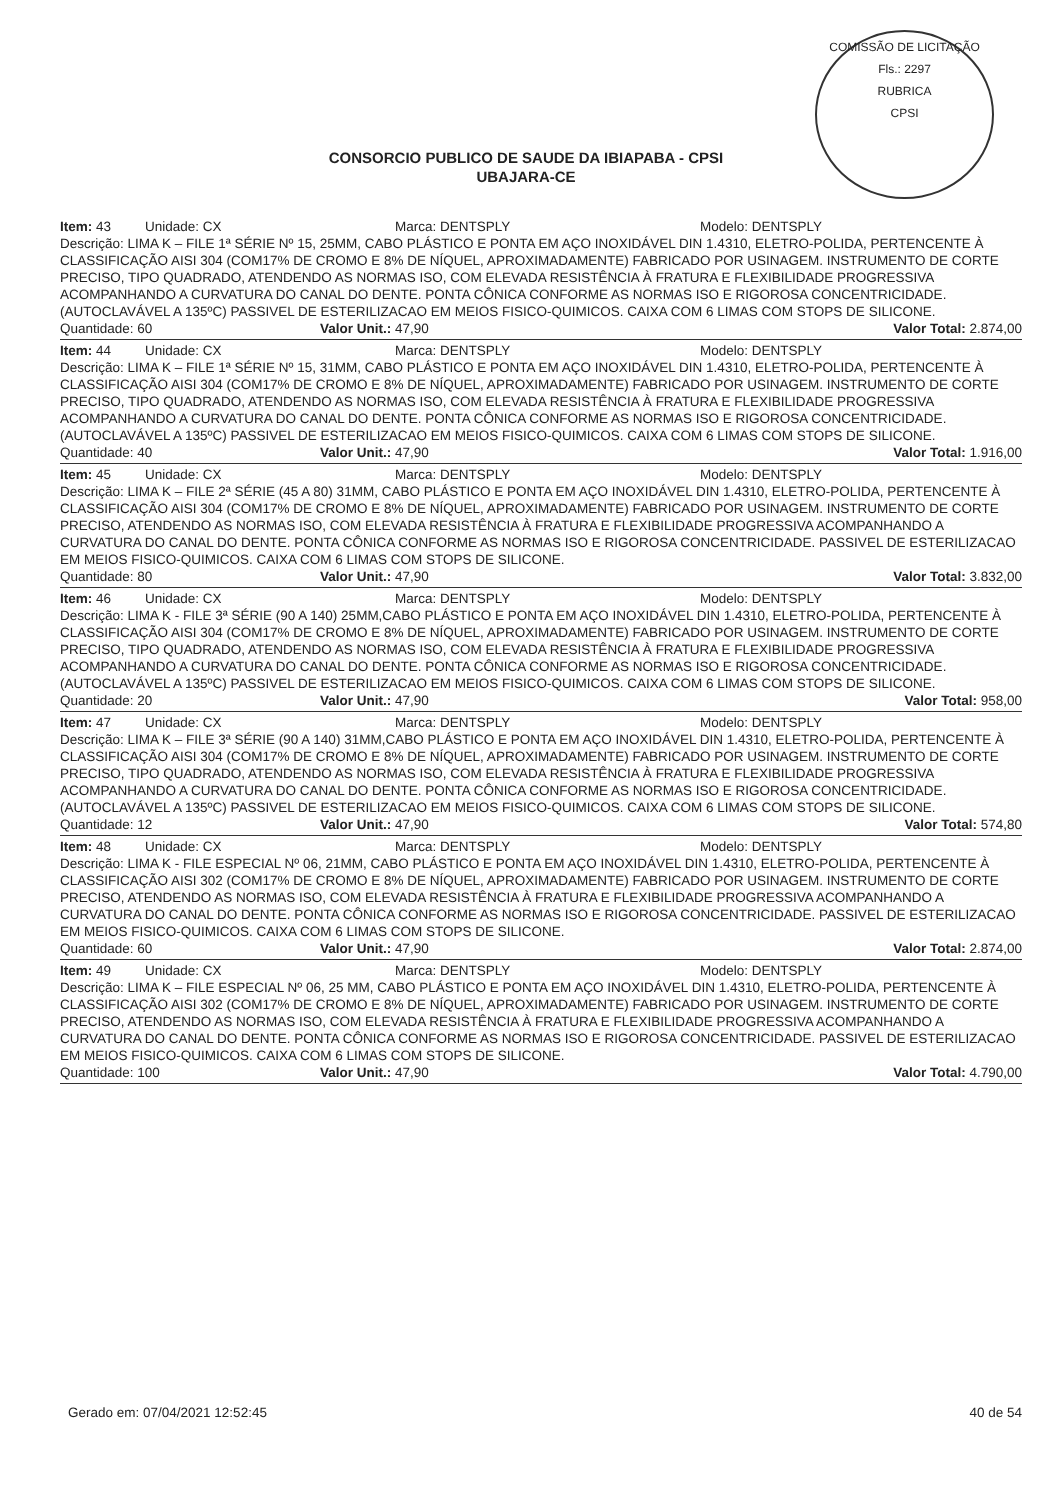COMISSÃO DE LICITAÇÃO
Fls.: 2297
RUBRICA
CPSI
CONSORCIO PUBLICO DE SAUDE DA IBIAPABA - CPSI
UBAJARA-CE
Item: 43 Unidade: CX Marca: DENTSPLY Modelo: DENTSPLY
Descrição: LIMA K – FILE 1ª SÉRIE Nº 15, 25MM, CABO PLÁSTICO E PONTA EM AÇO INOXIDÁVEL DIN 1.4310, ELETRO-POLIDA, PERTENCENTE À CLASSIFICAÇÃO AISI 304 (COM17% DE CROMO E 8% DE NÍQUEL, APROXIMADAMENTE) FABRICADO POR USINAGEM. INSTRUMENTO DE CORTE PRECISO, TIPO QUADRADO, ATENDENDO AS NORMAS ISO, COM ELEVADA RESISTÊNCIA À FRATURA E FLEXIBILIDADE PROGRESSIVA ACOMPANHANDO A CURVATURA DO CANAL DO DENTE. PONTA CÔNICA CONFORME AS NORMAS ISO E RIGOROSA CONCENTRICIDADE. (AUTOCLAVÁVEL A 135ºC) PASSIVEL DE ESTERILIZACAO EM MEIOS FISICO-QUIMICOS. CAIXA COM 6 LIMAS COM STOPS DE SILICONE.
Quantidade: 60 Valor Unit.: 47,90 Valor Total: 2.874,00
Item: 44 Unidade: CX Marca: DENTSPLY Modelo: DENTSPLY
Descrição: LIMA K – FILE 1ª SÉRIE Nº 15, 31MM, CABO PLÁSTICO E PONTA EM AÇO INOXIDÁVEL DIN 1.4310, ELETRO-POLIDA, PERTENCENTE À CLASSIFICAÇÃO AISI 304 (COM17% DE CROMO E 8% DE NÍQUEL, APROXIMADAMENTE) FABRICADO POR USINAGEM. INSTRUMENTO DE CORTE PRECISO, TIPO QUADRADO, ATENDENDO AS NORMAS ISO, COM ELEVADA RESISTÊNCIA À FRATURA E FLEXIBILIDADE PROGRESSIVA ACOMPANHANDO A CURVATURA DO CANAL DO DENTE. PONTA CÔNICA CONFORME AS NORMAS ISO E RIGOROSA CONCENTRICIDADE. (AUTOCLAVÁVEL A 135ºC) PASSIVEL DE ESTERILIZACAO EM MEIOS FISICO-QUIMICOS. CAIXA COM 6 LIMAS COM STOPS DE SILICONE.
Quantidade: 40 Valor Unit.: 47,90 Valor Total: 1.916,00
Item: 45 Unidade: CX Marca: DENTSPLY Modelo: DENTSPLY
Descrição: LIMA K – FILE 2ª SÉRIE (45 A 80) 31MM, CABO PLÁSTICO E PONTA EM AÇO INOXIDÁVEL DIN 1.4310, ELETRO-POLIDA, PERTENCENTE À CLASSIFICAÇÃO AISI 304 (COM17% DE CROMO E 8% DE NÍQUEL, APROXIMADAMENTE) FABRICADO POR USINAGEM. INSTRUMENTO DE CORTE PRECISO, ATENDENDO AS NORMAS ISO, COM ELEVADA RESISTÊNCIA À FRATURA E FLEXIBILIDADE PROGRESSIVA ACOMPANHANDO A CURVATURA DO CANAL DO DENTE. PONTA CÔNICA CONFORME AS NORMAS ISO E RIGOROSA CONCENTRICIDADE. PASSIVEL DE ESTERILIZACAO EM MEIOS FISICO-QUIMICOS. CAIXA COM 6 LIMAS COM STOPS DE SILICONE.
Quantidade: 80 Valor Unit.: 47,90 Valor Total: 3.832,00
Item: 46 Unidade: CX Marca: DENTSPLY Modelo: DENTSPLY
Descrição: LIMA K - FILE 3ª SÉRIE (90 A 140) 25MM,CABO PLÁSTICO E PONTA EM AÇO INOXIDÁVEL DIN 1.4310, ELETRO-POLIDA, PERTENCENTE À CLASSIFICAÇÃO AISI 304 (COM17% DE CROMO E 8% DE NÍQUEL, APROXIMADAMENTE) FABRICADO POR USINAGEM. INSTRUMENTO DE CORTE PRECISO, TIPO QUADRADO, ATENDENDO AS NORMAS ISO, COM ELEVADA RESISTÊNCIA À FRATURA E FLEXIBILIDADE PROGRESSIVA ACOMPANHANDO A CURVATURA DO CANAL DO DENTE. PONTA CÔNICA CONFORME AS NORMAS ISO E RIGOROSA CONCENTRICIDADE. (AUTOCLAVÁVEL A 135ºC) PASSIVEL DE ESTERILIZACAO EM MEIOS FISICO-QUIMICOS. CAIXA COM 6 LIMAS COM STOPS DE SILICONE.
Quantidade: 20 Valor Unit.: 47,90 Valor Total: 958,00
Item: 47 Unidade: CX Marca: DENTSPLY Modelo: DENTSPLY
Descrição: LIMA K – FILE 3ª SÉRIE (90 A 140) 31MM,CABO PLÁSTICO E PONTA EM AÇO INOXIDÁVEL DIN 1.4310, ELETRO-POLIDA, PERTENCENTE À CLASSIFICAÇÃO AISI 304 (COM17% DE CROMO E 8% DE NÍQUEL, APROXIMADAMENTE) FABRICADO POR USINAGEM. INSTRUMENTO DE CORTE PRECISO, TIPO QUADRADO, ATENDENDO AS NORMAS ISO, COM ELEVADA RESISTÊNCIA À FRATURA E FLEXIBILIDADE PROGRESSIVA ACOMPANHANDO A CURVATURA DO CANAL DO DENTE. PONTA CÔNICA CONFORME AS NORMAS ISO E RIGOROSA CONCENTRICIDADE. (AUTOCLAVÁVEL A 135ºC) PASSIVEL DE ESTERILIZACAO EM MEIOS FISICO-QUIMICOS. CAIXA COM 6 LIMAS COM STOPS DE SILICONE.
Quantidade: 12 Valor Unit.: 47,90 Valor Total: 574,80
Item: 48 Unidade: CX Marca: DENTSPLY Modelo: DENTSPLY
Descrição: LIMA K - FILE ESPECIAL Nº 06, 21MM, CABO PLÁSTICO E PONTA EM AÇO INOXIDÁVEL DIN 1.4310, ELETRO-POLIDA, PERTENCENTE À CLASSIFICAÇÃO AISI 302 (COM17% DE CROMO E 8% DE NÍQUEL, APROXIMADAMENTE) FABRICADO POR USINAGEM. INSTRUMENTO DE CORTE PRECISO, ATENDENDO AS NORMAS ISO, COM ELEVADA RESISTÊNCIA À FRATURA E FLEXIBILIDADE PROGRESSIVA ACOMPANHANDO A CURVATURA DO CANAL DO DENTE. PONTA CÔNICA CONFORME AS NORMAS ISO E RIGOROSA CONCENTRICIDADE. PASSIVEL DE ESTERILIZACAO EM MEIOS FISICO-QUIMICOS. CAIXA COM 6 LIMAS COM STOPS DE SILICONE.
Quantidade: 60 Valor Unit.: 47,90 Valor Total: 2.874,00
Item: 49 Unidade: CX Marca: DENTSPLY Modelo: DENTSPLY
Descrição: LIMA K – FILE ESPECIAL Nº 06, 25 MM, CABO PLÁSTICO E PONTA EM AÇO INOXIDÁVEL DIN 1.4310, ELETRO-POLIDA, PERTENCENTE À CLASSIFICAÇÃO AISI 302 (COM17% DE CROMO E 8% DE NÍQUEL, APROXIMADAMENTE) FABRICADO POR USINAGEM. INSTRUMENTO DE CORTE PRECISO, ATENDENDO AS NORMAS ISO, COM ELEVADA RESISTÊNCIA À FRATURA E FLEXIBILIDADE PROGRESSIVA ACOMPANHANDO A CURVATURA DO CANAL DO DENTE. PONTA CÔNICA CONFORME AS NORMAS ISO E RIGOROSA CONCENTRICIDADE. PASSIVEL DE ESTERILIZACAO EM MEIOS FISICO-QUIMICOS. CAIXA COM 6 LIMAS COM STOPS DE SILICONE.
Quantidade: 100 Valor Unit.: 47,90 Valor Total: 4.790,00
Gerado em: 07/04/2021 12:52:45 40 de 54